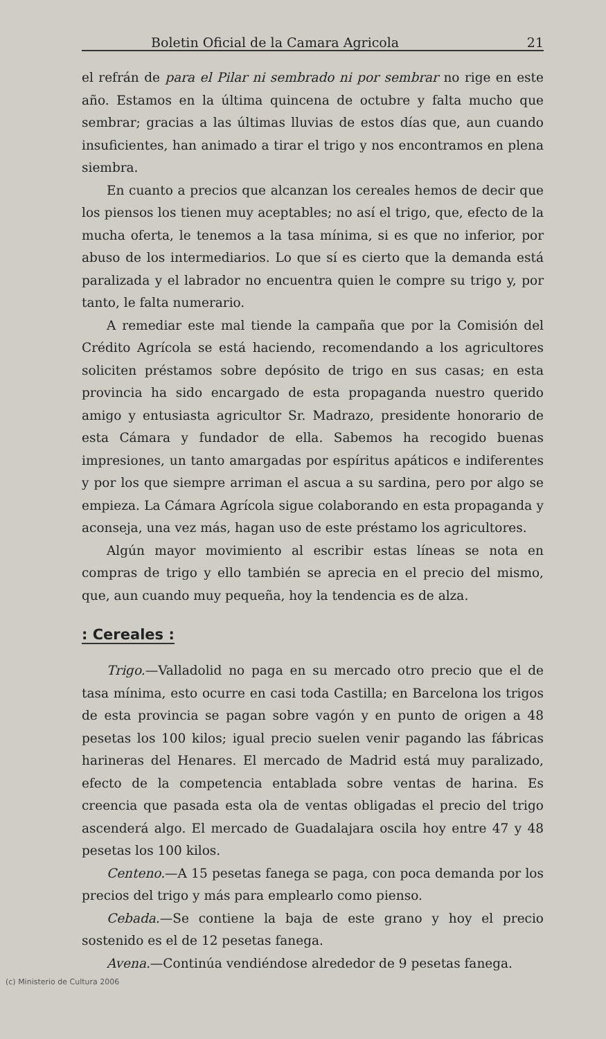Boletin Oficial de la Camara Agricola 21
el refrán de para el Pilar ni sembrado ni por sembrar no rige en este año. Estamos en la última quincena de octubre y falta mucho que sembrar; gracias a las últimas lluvias de estos días que, aun cuando insuficientes, han animado a tirar el trigo y nos encontramos en plena siembra.
En cuanto a precios que alcanzan los cereales hemos de decir que los piensos los tienen muy aceptables; no así el trigo, que, efecto de la mucha oferta, le tenemos a la tasa mínima, si es que no inferior, por abuso de los intermediarios. Lo que sí es cierto que la demanda está paralizada y el labrador no encuentra quien le compre su trigo y, por tanto, le falta numerario.
A remediar este mal tiende la campaña que por la Comisión del Crédito Agrícola se está haciendo, recomendando a los agricultores soliciten préstamos sobre depósito de trigo en sus casas; en esta provincia ha sido encargado de esta propaganda nuestro querido amigo y entusiasta agricultor Sr. Madrazo, presidente honorario de esta Cámara y fundador de ella. Sabemos ha recogido buenas impresiones, un tanto amargadas por espíritus apáticos e indiferentes y por los que siempre arriman el ascua a su sardina, pero por algo se empieza. La Cámara Agrícola sigue colaborando en esta propaganda y aconseja, una vez más, hagan uso de este préstamo los agricultores.
Algún mayor movimiento al escribir estas líneas se nota en compras de trigo y ello también se aprecia en el precio del mismo, que, aun cuando muy pequeña, hoy la tendencia es de alza.
: Cereales :
Trigo.—Valladolid no paga en su mercado otro precio que el de tasa mínima, esto ocurre en casi toda Castilla; en Barcelona los trigos de esta provincia se pagan sobre vagón y en punto de origen a 48 pesetas los 100 kilos; igual precio suelen venir pagando las fábricas harineras del Henares. El mercado de Madrid está muy paralizado, efecto de la competencia entablada sobre ventas de harina. Es creencia que pasada esta ola de ventas obligadas el precio del trigo ascenderá algo. El mercado de Guadalajara oscila hoy entre 47 y 48 pesetas los 100 kilos.
Centeno.—A 15 pesetas fanega se paga, con poca demanda por los precios del trigo y más para emplearlo como pienso.
Cebada.—Se contiene la baja de este grano y hoy el precio sostenido es el de 12 pesetas fanega.
Avena.—Continúa vendiéndose alrededor de 9 pesetas fanega.
(c) Ministerio de Cultura 2006